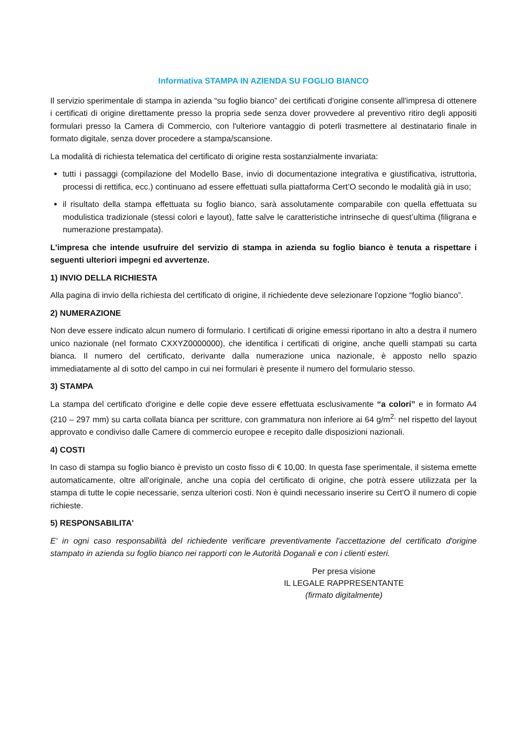Informativa STAMPA IN AZIENDA SU FOGLIO BIANCO
Il servizio sperimentale di stampa in azienda “su foglio bianco” dei certificati d'origine consente all'impresa di ottenere i certificati di origine direttamente presso la propria sede senza dover provvedere al preventivo ritiro degli appositi formulari presso la Camera di Commercio, con l'ulteriore vantaggio di poterli trasmettere al destinatario finale in formato digitale, senza dover procedere a stampa/scansione.
La modalità di richiesta telematica del certificato di origine resta sostanzialmente invariata:
tutti i passaggi (compilazione del Modello Base, invio di documentazione integrativa e giustificativa, istruttoria, processi di rettifica, ecc.) continuano ad essere effettuati sulla piattaforma Cert’O secondo le modalità già in uso;
il risultato della stampa effettuata su foglio bianco, sarà assolutamente comparabile con quella effettuata su modulistica tradizionale (stessi colori e layout), fatte salve le caratteristiche intrinseche di quest’ultima (filigrana e numerazione prestampata).
L'impresa che intende usufruire del servizio di stampa in azienda su foglio bianco è tenuta a rispettare i seguenti ulteriori impegni ed avvertenze.
1) INVIO DELLA RICHIESTA
Alla pagina di invio della richiesta del certificato di origine, il richiedente deve selezionare l'opzione “foglio bianco”.
2) NUMERAZIONE
Non deve essere indicato alcun numero di formulario. I certificati di origine emessi riportano in alto a destra il numero unico nazionale (nel formato CXXYZ0000000), che identifica i certificati di origine, anche quelli stampati su carta bianca. Il numero del certificato, derivante dalla numerazione unica nazionale, è apposto nello spazio immediatamente al di sotto del campo in cui nei formulari è presente il numero del formulario stesso.
3) STAMPA
La stampa del certificato d'origine e delle copie deve essere effettuata esclusivamente “a colori” e in formato A4 (210 – 297 mm) su carta collata bianca per scritture, con grammatura non inferiore ai 64 g/m<sup>2,</sup> nel rispetto del layout approvato e condiviso dalle Camere di commercio europee e recepito dalle disposizioni nazionali.
4) COSTI
In caso di stampa su foglio bianco è previsto un costo fisso di € 10,00. In questa fase sperimentale, il sistema emette automaticamente, oltre all'originale, anche una copia del certificato di origine, che potrà essere utilizzata per la stampa di tutte le copie necessarie, senza ulteriori costi. Non è quindi necessario inserire su Cert'O il numero di copie richieste.
5) RESPONSABILITA'
E' in ogni caso responsabilità del richiedente verificare preventivamente l'accettazione del certificato d'origine stampato in azienda su foglio bianco nei rapporti con le Autorità Doganali e con i clienti esteri.
Per presa visione
IL LEGALE RAPPRESENTANTE
(firmato digitalmente)